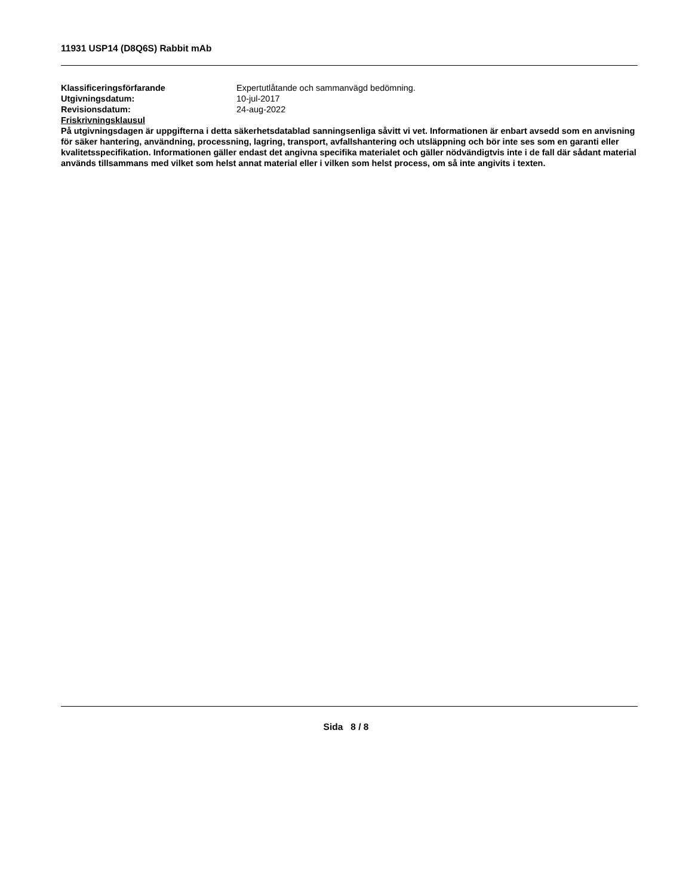11931 USP14 (D8Q6S) Rabbit mAb
| Klassificeringsförfarande | Expertutlåtande och sammanvägd bedömning. |
| Utgivningsdatum: | 10-jul-2017 |
| Revisionsdatum: | 24-aug-2022 |
Friskrivningsklausul
På utgivningsdagen är uppgifterna i detta säkerhetsdatablad sanningsenliga såvitt vi vet. Informationen är enbart avsedd som en anvisning för säker hantering, användning, processning, lagring, transport, avfallshantering och utsläppning och bör inte ses som en garanti eller kvalitetsspecifikation. Informationen gäller endast det angivna specifika materialet och gäller nödvändigtvis inte i de fall där sådant material används tillsammans med vilket som helst annat material eller i vilken som helst process, om så inte angivits i texten.
Sida 8 / 8